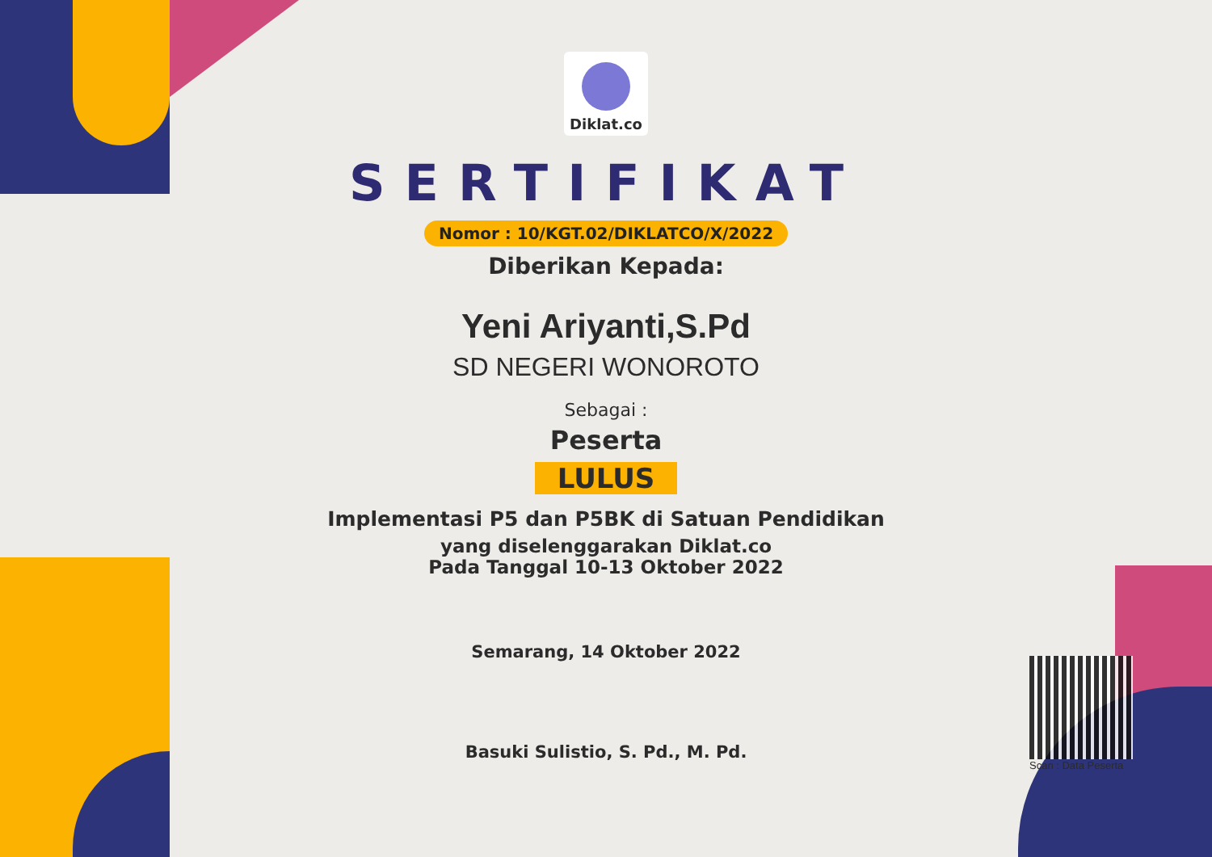Diklat.co
SERTIFIKAT
Nomor : 10/KGT.02/DIKLATCO/X/2022
Diberikan Kepada:
Yeni Ariyanti,S.Pd
SD NEGERI WONOROTO
Sebagai :
Peserta
LULUS
Implementasi P5 dan P5BK di Satuan Pendidikan
yang diselenggarakan Diklat.co
Pada Tanggal 10-13 Oktober 2022
Semarang, 14 Oktober 2022
Basuki Sulistio, S. Pd., M. Pd.
Scan : Data Peserta